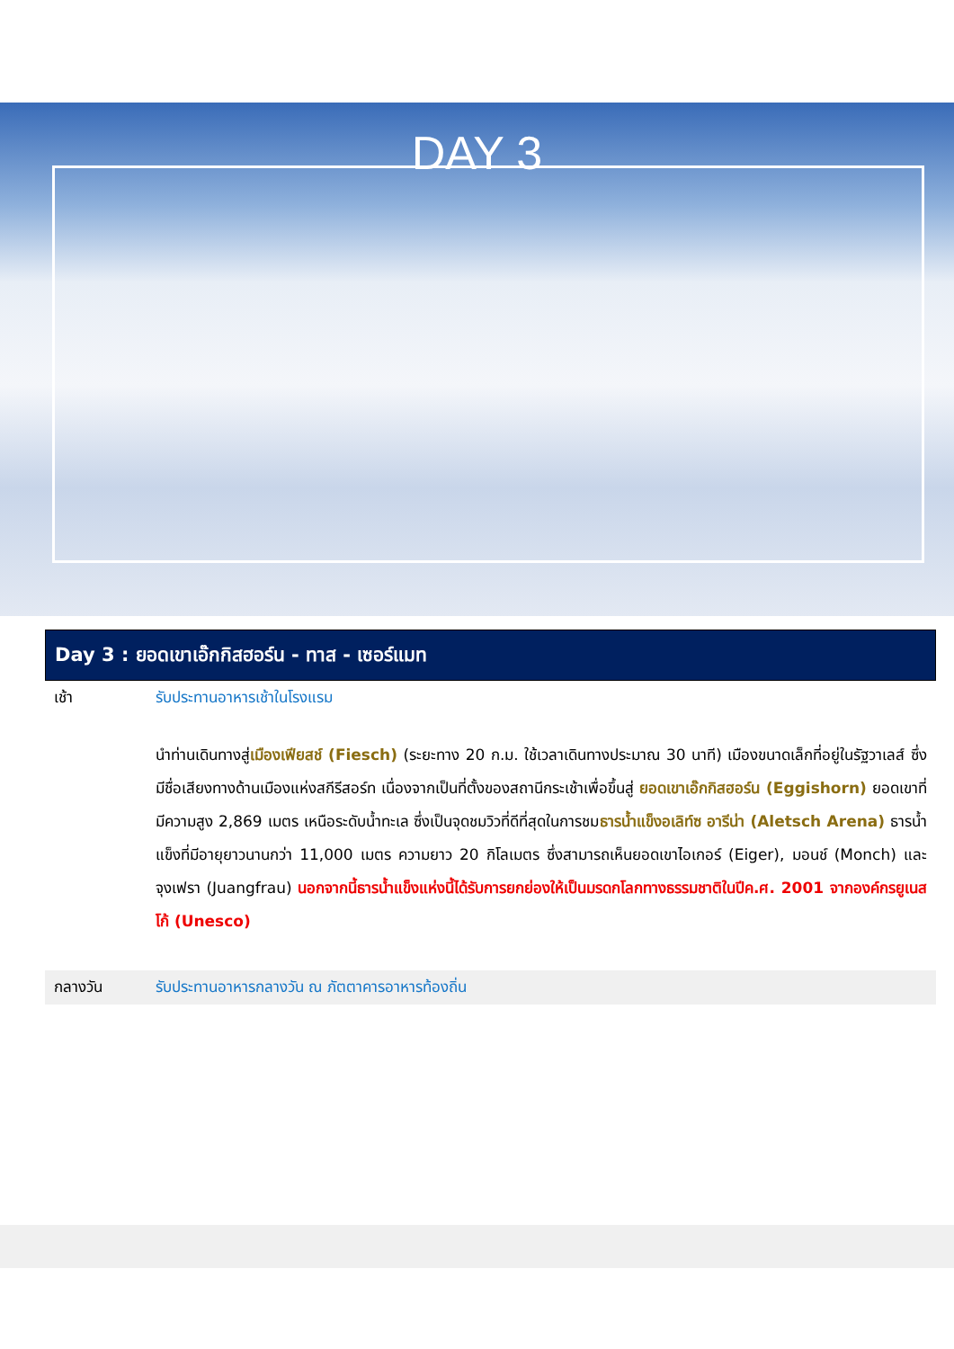DAY 3
Day 3 : ยอดเขาเอ๊กกิสฮอร์น - ทาส - เซอร์แมท
เช้า รับประทานอาหารเช้าในโรงแรม
นำท่านเดินทางสู่เมืองเฟียสช์ (Fiesch) (ระยะทาง 20 ก.ม. ใช้เวลาเดินทางประมาณ 30 นาที) เมืองขนาดเล็กที่อยู่ในรัฐวาเลส์ ซึ่งมีชื่อเสียงทางด้านเมืองแห่งสกีรีสอร์ท เนื่องจากเป็นที่ตั้งของสถานีกระเช้าเพื่อขึ้นสู่ ยอดเขาเอ๊กกิสฮอร์น (Eggishorn) ยอดเขาที่มีความสูง 2,869 เมตร เหนือระดับน้ำทะเล ซึ่งเป็นจุดชมวิวที่ดีที่สุดในการชมธารน้ำแข็งอเลิท์ซ อารีน่า (Aletsch Arena) ธารน้ำแข็งที่มีอายุยาวนานกว่า 11,000 เมตร ความยาว 20 กิโลเมตร ซึ่งสามารถเห็นยอดเขาไอเกอร์ (Eiger), มอนช์ (Monch) และ จุงเฟรา (Juangfrau) นอกจากนี้ธารน้ำแข็งแห่งนี้ได้รับการยกย่องให้เป็นมรดกโลกทางธรรมชาติในปีค.ศ. 2001 จากองค์กรยูเนสโก้ (Unesco)
กลางวัน รับประทานอาหารกลางวัน ณ ภัตตาคารอาหารท้องถิ่น